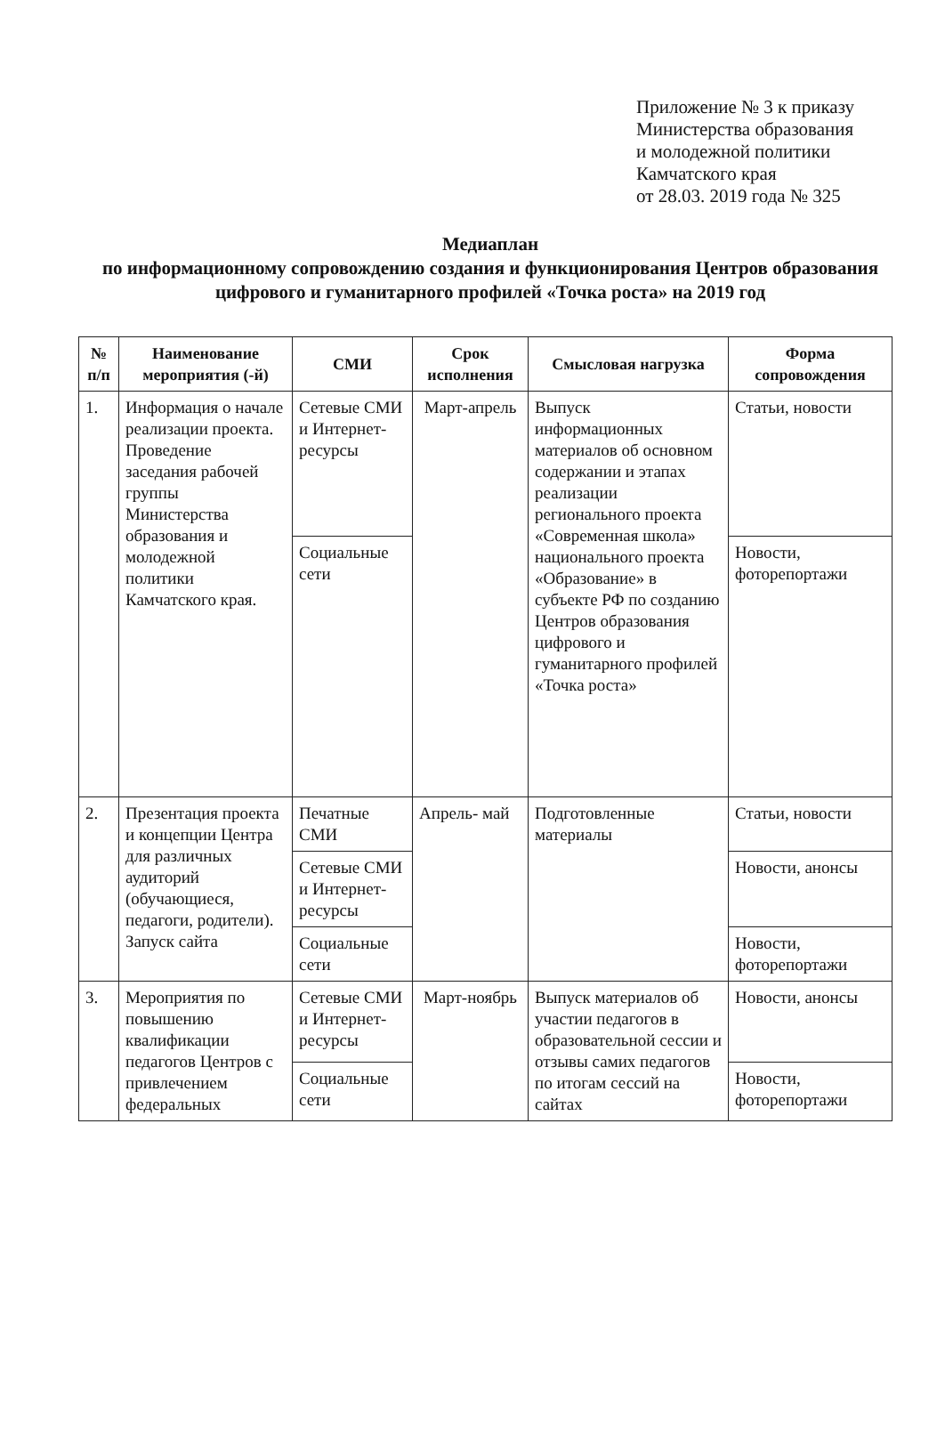Приложение № 3 к приказу
Министерства образования
и молодежной политики
Камчатского края
от 28.03. 2019 года № 325
Медиаплан
по информационному сопровождению создания и функционирования Центров образования цифрового и гуманитарного профилей «Точка роста» на 2019 год
| № п/п | Наименование мероприятия (-й) | СМИ | Срок исполнения | Смысловая нагрузка | Форма сопровождения |
| --- | --- | --- | --- | --- | --- |
| 1. | Информация о начале реализации проекта. Проведение заседания рабочей группы Министерства образования и молодежной политики Камчатского края. | Сетевые СМИ и Интернет-ресурсы | Март-апрель | Выпуск информационных материалов об основном содержании и этапах реализации регионального проекта «Современная школа» национального проекта «Образование» в субъекте РФ по созданию Центров образования цифрового и гуманитарного профилей «Точка роста» | Статьи, новости |
| | | Социальные сети | | | Новости, фоторепортажи |
| 2. | Презентация проекта и концепции Центра для различных аудиторий (обучающиеся, педагоги, родители). Запуск сайта | Печатные СМИ | Апрель- май | Подготовленные материалы | Статьи, новости |
| | | Сетевые СМИ и Интернет-ресурсы | | | Новости, анонсы |
| | | Социальные сети | | | Новости, фоторепортажи |
| 3. | Мероприятия по повышению квалификации педагогов Центров с привлечением федеральных | Сетевые СМИ и Интернет-ресурсы | Март-ноябрь | Выпуск материалов об участии педагогов в образовательной сессии и отзывы самих педагогов по итогам сессий на сайтах | Новости, анонсы |
| | | Социальные сети | | | Новости, фоторепортажи |